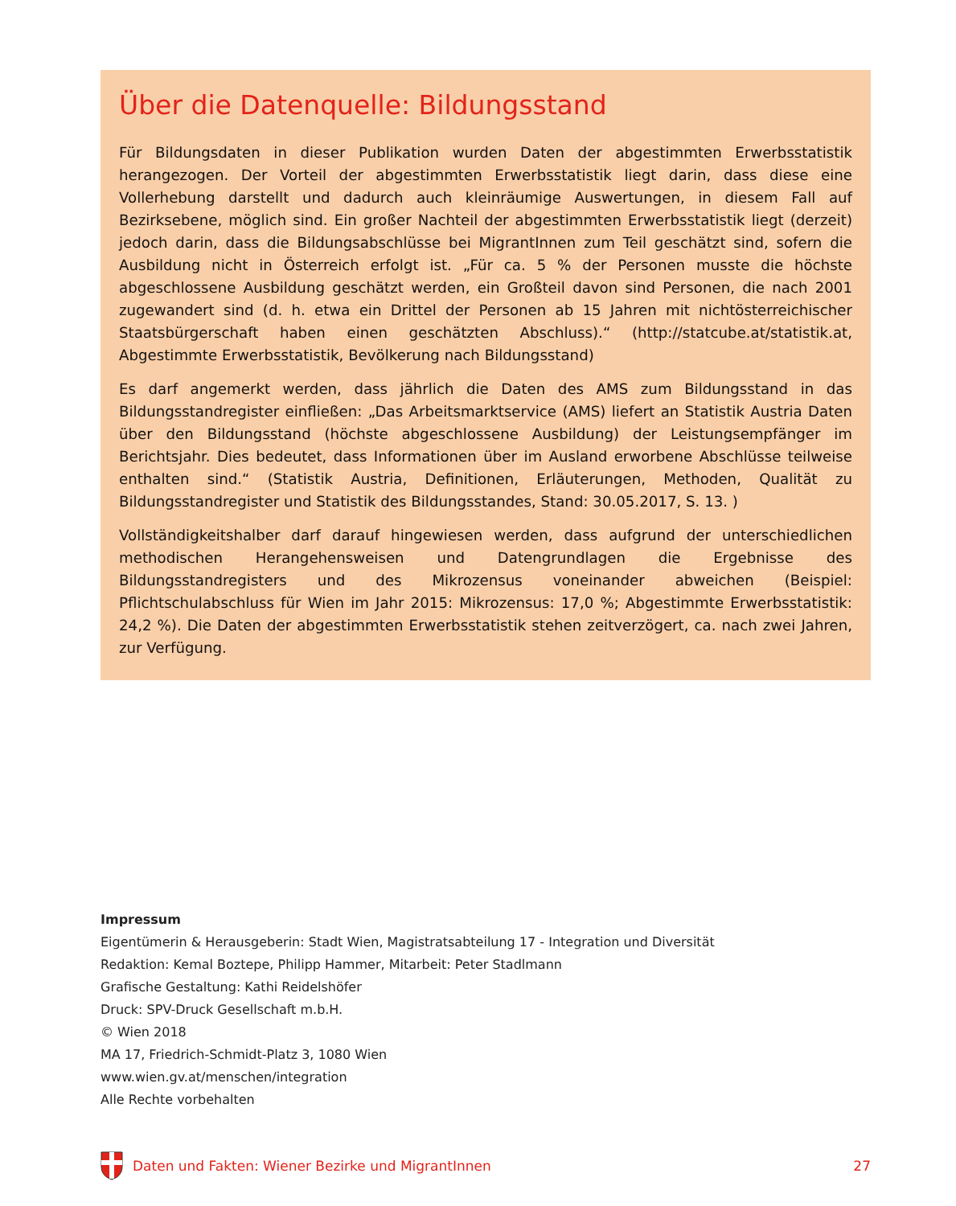Über die Datenquelle: Bildungsstand
Für Bildungsdaten in dieser Publikation wurden Daten der abgestimmten Erwerbsstatistik herangezogen. Der Vorteil der abgestimmten Erwerbsstatistik liegt darin, dass diese eine Vollerhebung darstellt und dadurch auch kleinräumige Auswertungen, in diesem Fall auf Bezirksebene, möglich sind. Ein großer Nachteil der abgestimmten Erwerbsstatistik liegt (derzeit) jedoch darin, dass die Bildungsabschlüsse bei MigrantInnen zum Teil geschätzt sind, sofern die Ausbildung nicht in Österreich erfolgt ist. „Für ca. 5 % der Personen musste die höchste abgeschlossene Ausbildung geschätzt werden, ein Großteil davon sind Personen, die nach 2001 zugewandert sind (d. h. etwa ein Drittel der Personen ab 15 Jahren mit nichtösterreichischer Staatsbürgerschaft haben einen geschätzten Abschluss).“ (http://statcube.at/statistik.at, Abgestimmte Erwerbsstatistik, Bevölkerung nach Bildungsstand)
Es darf angemerkt werden, dass jährlich die Daten des AMS zum Bildungsstand in das Bildungsstandregister einfließen: „Das Arbeitsmarktservice (AMS) liefert an Statistik Austria Daten über den Bildungsstand (höchste abgeschlossene Ausbildung) der Leistungsempfänger im Berichtsjahr. Dies bedeutet, dass Informationen über im Ausland erworbene Abschlüsse teilweise enthalten sind.“ (Statistik Austria, Definitionen, Erläuterungen, Methoden, Qualität zu Bildungsstandregister und Statistik des Bildungsstandes, Stand: 30.05.2017, S. 13. )
Vollständigkeitshalber darf darauf hingewiesen werden, dass aufgrund der unterschiedlichen methodischen Herangehensweisen und Datengrundlagen die Ergebnisse des Bildungsstandregisters und des Mikrozensus voneinander abweichen (Beispiel: Pflichtschulabschluss für Wien im Jahr 2015: Mikrozensus: 17,0 %; Abgestimmte Erwerbsstatistik: 24,2 %). Die Daten der abgestimmten Erwerbsstatistik stehen zeitverzögert, ca. nach zwei Jahren, zur Verfügung.
Impressum
Eigentümerin & Herausgeberin: Stadt Wien, Magistratsabteilung 17 - Integration und Diversität
Redaktion: Kemal Boztepe, Philipp Hammer, Mitarbeit: Peter Stadlmann
Grafische Gestaltung: Kathi Reidelshöfer
Druck: SPV-Druck Gesellschaft m.b.H.
© Wien 2018
MA 17, Friedrich-Schmidt-Platz 3, 1080 Wien
www.wien.gv.at/menschen/integration
Alle Rechte vorbehalten
Daten und Fakten: Wiener Bezirke und MigrantInnen 27